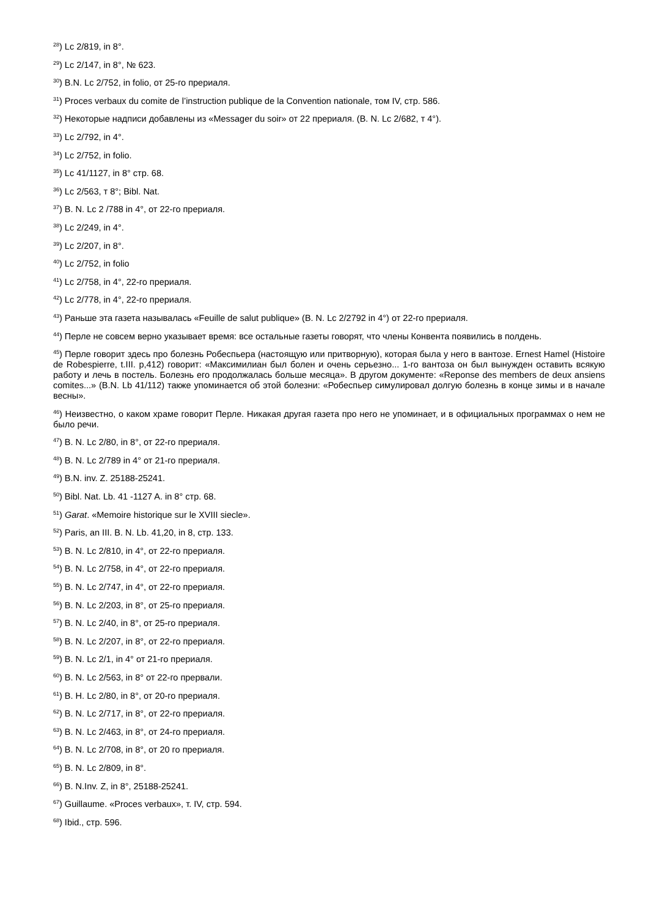<sup>28</sup>) Lc 2/819, in 8°.
<sup>29</sup>) Lc 2/147, in 8°, № 623.
<sup>30</sup>) B.N. Lc 2/752, in folio, от 25-го прериаля.
<sup>31</sup>) Proces verbaux du comite de l’instruction publique de la Convention nationale, том IV, стр. 586.
<sup>32</sup>) Некоторые надписи добавлены из «Messager du soir» от 22 прериаля. (B. N. Lc 2/682, т 4°).
<sup>33</sup>) Lc 2/792, in 4°.
<sup>34</sup>) Lc 2/752, in folio.
<sup>35</sup>) Lc 41/1127, in 8° стр. 68.
<sup>36</sup>) Lc 2/563, т 8°; Bibl. Nat.
<sup>37</sup>) B. N. Lc 2 /788 in 4°, от 22-го прериаля.
<sup>38</sup>) Lc 2/249, in 4°.
<sup>39</sup>) Lc 2/207, in 8°.
<sup>40</sup>) Lc 2/752, in folio
<sup>41</sup>) Lc 2/758, in 4°, 22-го прериаля.
<sup>42</sup>) Lc 2/778, in 4°, 22-го прериаля.
<sup>43</sup>) Раньше эта газета называлась «Feuille de salut publique» (B. N. Lc 2/2792 in 4°) от 22-го прериаля.
<sup>44</sup>) Перле не совсем верно указывает время: все остальные газеты говорят, что члены Конвента появились в полдень.
<sup>45</sup>) Перле говорит здесь про болезнь Робеспьера (настоящую или притворную), которая была у него в вантозе. Ernest Hamel (Histoire de Robespierre, t.III. p,412) говорит: «Максимилиан был болен и очень серьезно... 1-го вантоза он был вынужден оставить всякую работу и лечь в постель. Болезнь его продолжалась больше месяца». В другом документе: «Reponse des members de deux ansiens comites...» (B.N. Lb 41/112) также упоминается об этой болезни: «Робеспьер симулировал долгую болезнь в конце зимы и в начале весны».
<sup>46</sup>) Неизвестно, о каком храме говорит Перле. Никакая другая газета про него не упоминает, и в официальных программах о нем не было речи.
<sup>47</sup>) B. N. Lc 2/80, in 8°, от 22-го прериаля.
<sup>48</sup>) B. N. Lc 2/789 in 4° от 21-го прериаля.
<sup>49</sup>) B.N. inv. Z. 25188-25241.
<sup>50</sup>) Bibl. Nat. Lb. 41 -1127 A. in 8° стр. 68.
<sup>51</sup>) Garat. «Memoire historique sur le XVIII siecle».
<sup>52</sup>) Paris, an III. B. N. Lb. 41,20, in 8, стр. 133.
<sup>53</sup>) B. N. Lc 2/810, in 4°, от 22-го прериаля.
<sup>54</sup>) B. N. Lc 2/758, in 4°, от 22-го прериаля.
<sup>55</sup>) B. N. Lc 2/747, in 4°, от 22-го прериаля.
<sup>56</sup>) B. N. Lc 2/203, in 8°, от 25-го прериаля.
<sup>57</sup>) B. N. Lc 2/40, in 8°, от 25-го прериаля.
<sup>58</sup>) B. N. Lc 2/207, in 8°, от 22-го прериаля.
<sup>59</sup>) B. N. Lc 2/1, in 4° от 21-го прериаля.
<sup>60</sup>) B. N. Lc 2/563, in 8° от 22-го прервали.
<sup>61</sup>) B. H. Lc 2/80, in 8°, от 20-го прериаля.
<sup>62</sup>) B. N. Lc 2/717, in 8°, от 22-го прериаля.
<sup>63</sup>) B. N. Lc 2/463, in 8°, от 24-го прериаля.
<sup>64</sup>) B. N. Lc 2/708, in 8°, от 20 го прериаля.
<sup>65</sup>) B. N. Lc 2/809, in 8°.
<sup>66</sup>) B. N.Inv. Z, in 8°, 25188-25241.
<sup>67</sup>) Guillaume. «Proces verbaux», т. IV, стр. 594.
<sup>68</sup>) Ibid., стр. 596.